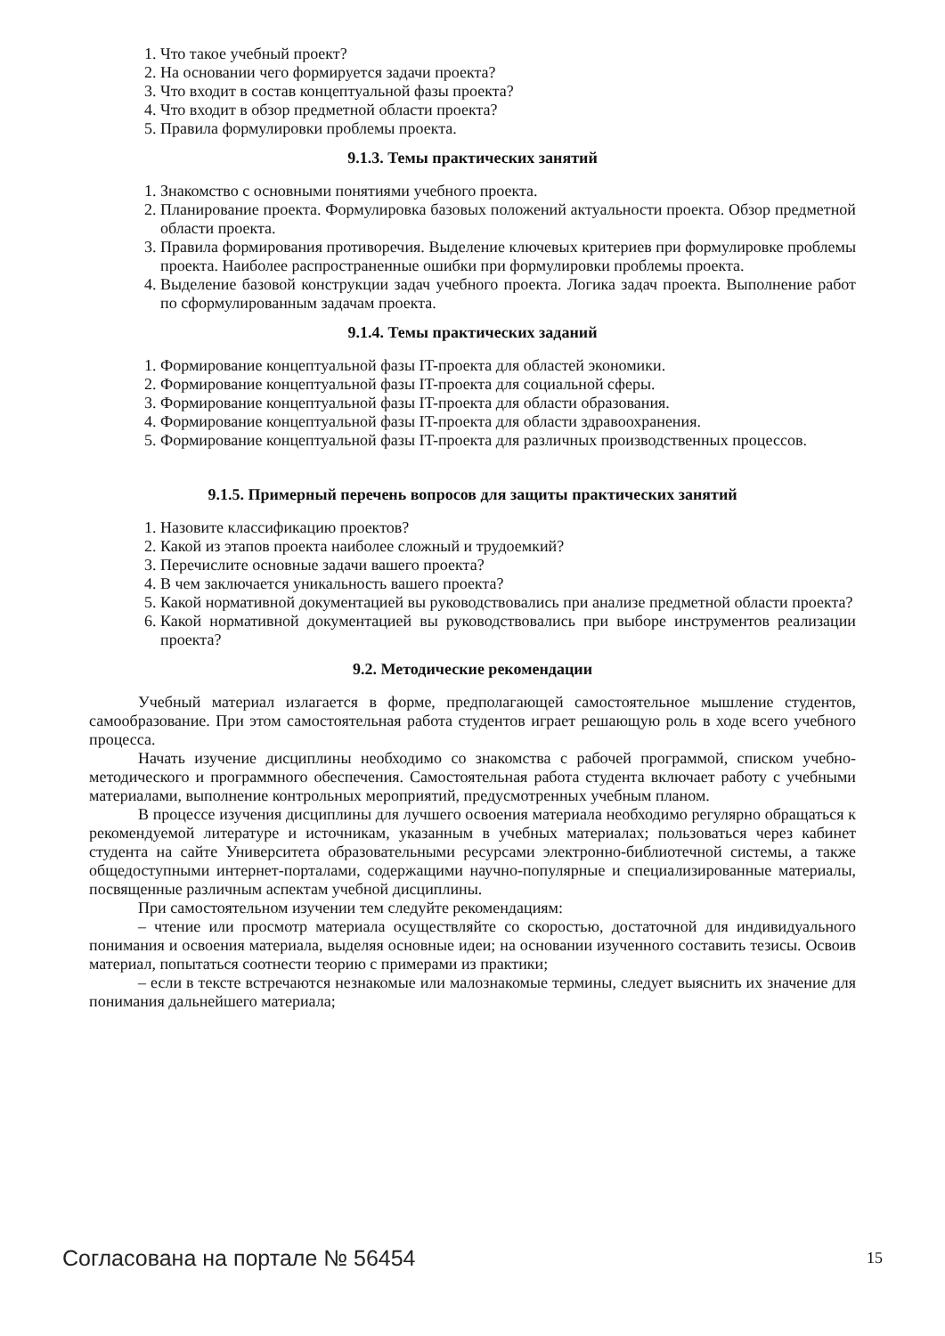1. Что такое учебный проект?
2. На основании чего формируется задачи проекта?
3. Что входит в состав концептуальной фазы проекта?
4. Что входит в обзор предметной области проекта?
5. Правила формулировки проблемы проекта.
9.1.3. Темы практических занятий
1. Знакомство с основными понятиями учебного проекта.
2. Планирование проекта. Формулировка базовых положений актуальности проекта. Обзор предметной области проекта.
3. Правила формирования противоречия. Выделение ключевых критериев при формулировке проблемы проекта. Наиболее распространенные ошибки при формулировки проблемы проекта.
4. Выделение базовой конструкции задач учебного проекта. Логика задач проекта. Выполнение работ по сформулированным задачам проекта.
9.1.4. Темы практических заданий
1. Формирование концептуальной фазы IT-проекта для областей экономики.
2. Формирование концептуальной фазы IT-проекта для социальной сферы.
3. Формирование концептуальной фазы IT-проекта для области образования.
4. Формирование концептуальной фазы IT-проекта для области здравоохранения.
5. Формирование концептуальной фазы IT-проекта для различных производственных процессов.
9.1.5. Примерный перечень вопросов для защиты практических занятий
1. Назовите классификацию проектов?
2. Какой из этапов проекта наиболее сложный и трудоемкий?
3. Перечислите основные задачи вашего проекта?
4. В чем заключается уникальность вашего проекта?
5. Какой нормативной документацией вы руководствовались при анализе предметной области проекта?
6. Какой нормативной документацией вы руководствовались при выборе инструментов реализации проекта?
9.2. Методические рекомендации
Учебный материал излагается в форме, предполагающей самостоятельное мышление студентов, самообразование. При этом самостоятельная работа студентов играет решающую роль в ходе всего учебного процесса.
Начать изучение дисциплины необходимо со знакомства с рабочей программой, списком учебно-методического и программного обеспечения. Самостоятельная работа студента включает работу с учебными материалами, выполнение контрольных мероприятий, предусмотренных учебным планом.
В процессе изучения дисциплины для лучшего освоения материала необходимо регулярно обращаться к рекомендуемой литературе и источникам, указанным в учебных материалах; пользоваться через кабинет студента на сайте Университета образовательными ресурсами электронно-библиотечной системы, а также общедоступными интернет-порталами, содержащими научно-популярные и специализированные материалы, посвященные различным аспектам учебной дисциплины.
При самостоятельном изучении тем следуйте рекомендациям:
– чтение или просмотр материала осуществляйте со скоростью, достаточной для индивидуального понимания и освоения материала, выделяя основные идеи; на основании изученного составить тезисы. Освоив материал, попытаться соотнести теорию с примерами из практики;
– если в тексте встречаются незнакомые или малознакомые термины, следует выяснить их значение для понимания дальнейшего материала;
Согласована на портале № 56454 15